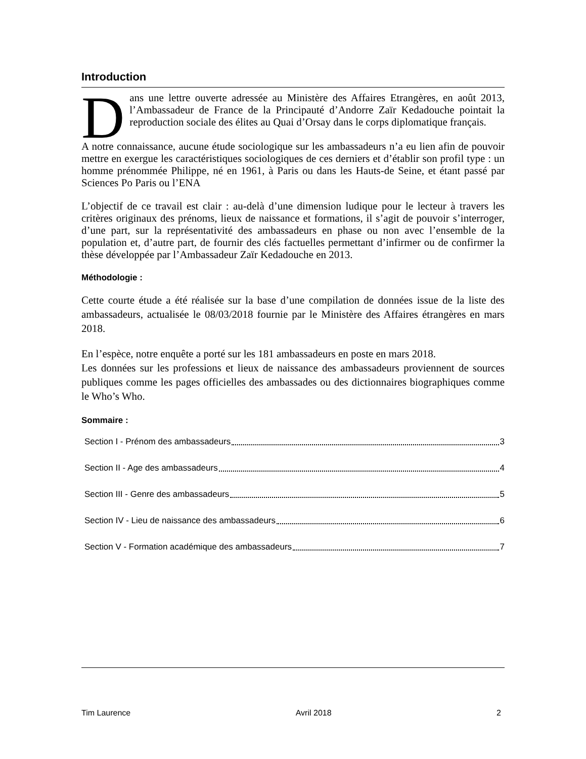Introduction
Dans une lettre ouverte adressée au Ministère des Affaires Etrangères, en août 2013, l’Ambassadeur de France de la Principauté d’Andorre Zaïr Kedadouche pointait la reproduction sociale des élites au Quai d’Orsay dans le corps diplomatique français.
A notre connaissance, aucune étude sociologique sur les ambassadeurs n’a eu lien afin de pouvoir mettre en exergue les caractéristiques sociologiques de ces derniers et d’établir son profil type : un homme prénommée Philippe, né en 1961, à Paris ou dans les Hauts-de Seine, et étant passé par Sciences Po Paris ou l’ENA
L’objectif de ce travail est clair : au-delà d’une dimension ludique pour le lecteur à travers les critères originaux des prénoms, lieux de naissance et formations, il s’agit de pouvoir s’interroger, d’une part, sur la représentativité des ambassadeurs en phase ou non avec l’ensemble de la population et, d’autre part, de fournir des clés factuelles permettant d’infirmer ou de confirmer la thèse développée par l’Ambassadeur Zaïr Kedadouche en 2013.
Méthodologie :
Cette courte étude a été réalisée sur la base d’une compilation de données issue de la liste des ambassadeurs, actualisée le 08/03/2018 fournie par le Ministère des Affaires étrangères en mars 2018.
En l’espèce, notre enquête a porté sur les 181 ambassadeurs en poste en mars 2018.
Les données sur les professions et lieux de naissance des ambassadeurs proviennent de sources publiques comme les pages officielles des ambassades ou des dictionnaires biographiques comme le Who’s Who.
Sommaire :
Section I - Prénom des ambassadeurs 3
Section II - Age des ambassadeurs 4
Section III - Genre des ambassadeurs 5
Section IV - Lieu de naissance des ambassadeurs 6
Section V - Formation académique des ambassadeurs 7
Tim Laurence Avril 2018 2